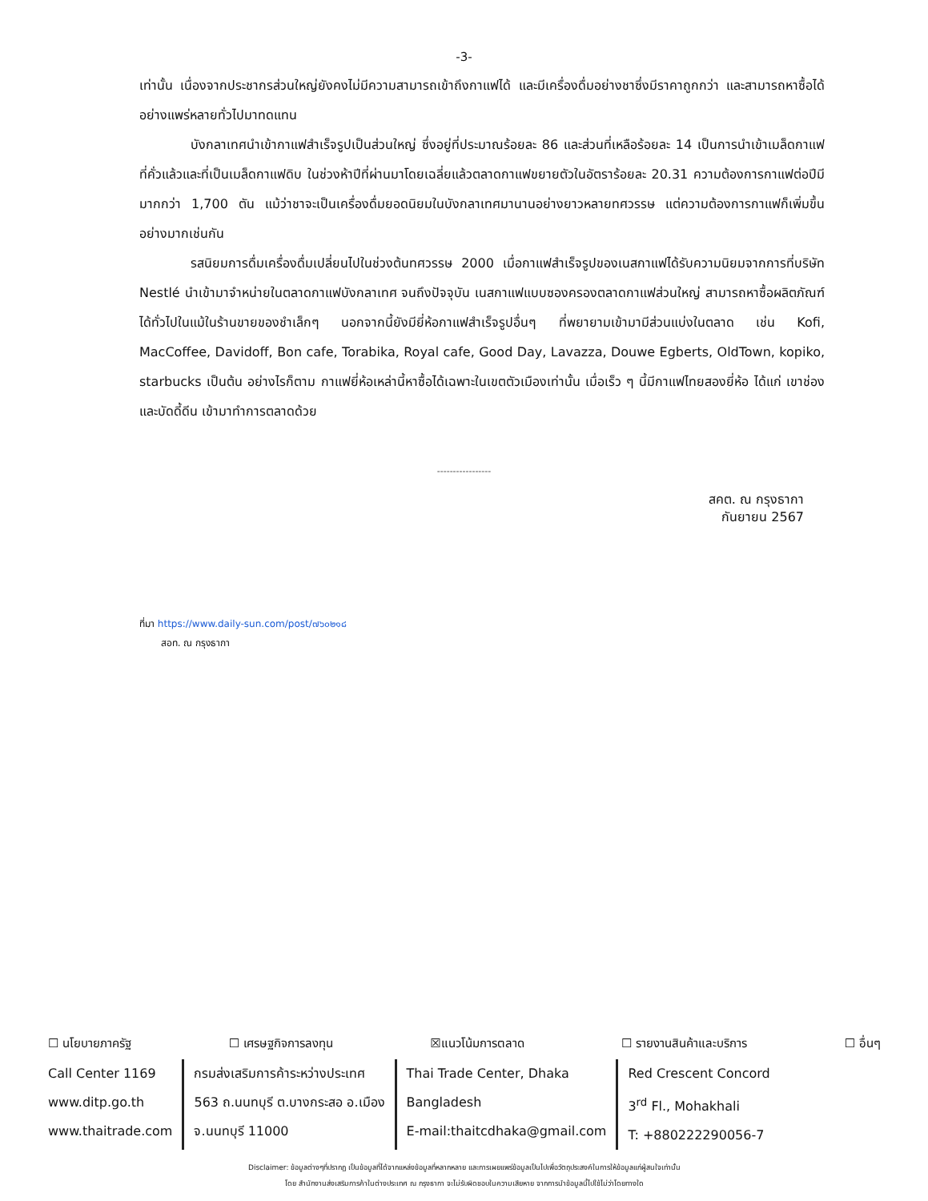-3-
เท่านั้น เนื่องจากประชากรส่วนใหญ่ยังคงไม่มีความสามารถเข้าถึงกาแฟได้ และมีเครื่องดื่มอย่างชาซึ่งมีราคาถูกกว่า และสามารถหาซื้อได้อย่างแพร่หลายทั่วไปมาทดแทน
บังกลาเทศนำเข้ากาแฟสำเร็จรูปเป็นส่วนใหญ่ ซึ่งอยู่ที่ประมาณร้อยละ 86 และส่วนที่เหลือร้อยละ 14 เป็นการนำเข้าเมล็ดกาแฟที่คั่วแล้วและที่เป็นเมล็ดกาแฟดิบ ในช่วงห้าปีที่ผ่านมาโดยเฉลี่ยแล้วตลาดกาแฟขยายตัวในอัตราร้อยละ 20.31 ความต้องการกาแฟต่อปีมีมากกว่า 1,700 ตัน แม้ว่าชาจะเป็นเครื่องดื่มยอดนิยมในบังกลาเทศมานานอย่างยาวหลายทศวรรษ แต่ความต้องการกาแฟก็เพิ่มขึ้นอย่างมากเช่นกัน
รสนิยมการดื่มเครื่องดื่มเปลี่ยนไปในช่วงต้นทศวรรษ 2000 เมื่อกาแฟสำเร็จรูปของเนสกาแฟได้รับความนิยมจากการที่บริษัท Nestlé นำเข้ามาจำหน่ายในตลาดกาแฟบังกลาเทศ จนถึงปัจจุบัน เนสกาแฟแบบซองครองตลาดกาแฟส่วนใหญ่ สามารถหาซื้อผลิตภัณฑ์ได้ทั่วไปในแม้ในร้านขายของชำเล็กๆ นอกจากนี้ยังมียี่ห้อกาแฟสำเร็จรูปอื่นๆ ที่พยายามเข้ามามีส่วนแบ่งในตลาด เช่น Kofi, MacCoffee, Davidoff, Bon cafe, Torabika, Royal cafe, Good Day, Lavazza, Douwe Egberts, OldTown, kopiko, starbucks เป็นต้น อย่างไรก็ตาม กาแฟยี่ห้อเหล่านี้หาซื้อได้เฉพาะในเขตตัวเมืองเท่านั้น เมื่อเร็ว ๆ นี้มีกาแฟไทยสองยี่ห้อ ได้แก่ เขาช่องและบัดดี้ดีน เข้ามาทำการตลาดด้วย
-----------------
สคต. ณ กรุงธากา
กันยายน 2567
ที่มา https://www.daily-sun.com/post/๗๖๐๒๑๘
สอท. ณ กรุงธากา
☐ นโยบายภาครัฐ ☐ เศรษฐกิจการลงทุน ☒แนวโน้มการตลาด ☐ รายงานสินค้าและบริการ ☐ อื่นๆ
Call Center 1169
www.ditp.go.th
www.thaitrade.com
กรมส่งเสริมการค้าระหว่างประเทศ
563 ถ.นนทบุรี ต.บางกระสอ อ.เมือง
จ.นนทบุรี 11000
Thai Trade Center, Dhaka
Bangladesh
E-mail:thaitcdhaka@gmail.com
Red Crescent Concord
3<sup>rd</sup> Fl., Mohakhali
T: +880222290056-7
Disclaimer: ข้อมูลต่างๆที่ปรากฏ เป็นข้อมูลที่ได้จากแหล่งข้อมูลที่หลากหลาย และการเผยแพร่ข้อมูลเป็นไปเพื่อวัตถุประสงค์ในการให้ข้อมูลแก่ผู้สนใจเท่านั้น
โดย สำนักงานส่งเสริมการค้าในต่างประเทศ ณ กรุงธากา จะไม่รับผิดชอบในความเสียหาย จากการนำข้อมูลนี้ไปใช้ไม่ว่าโดยทางใด